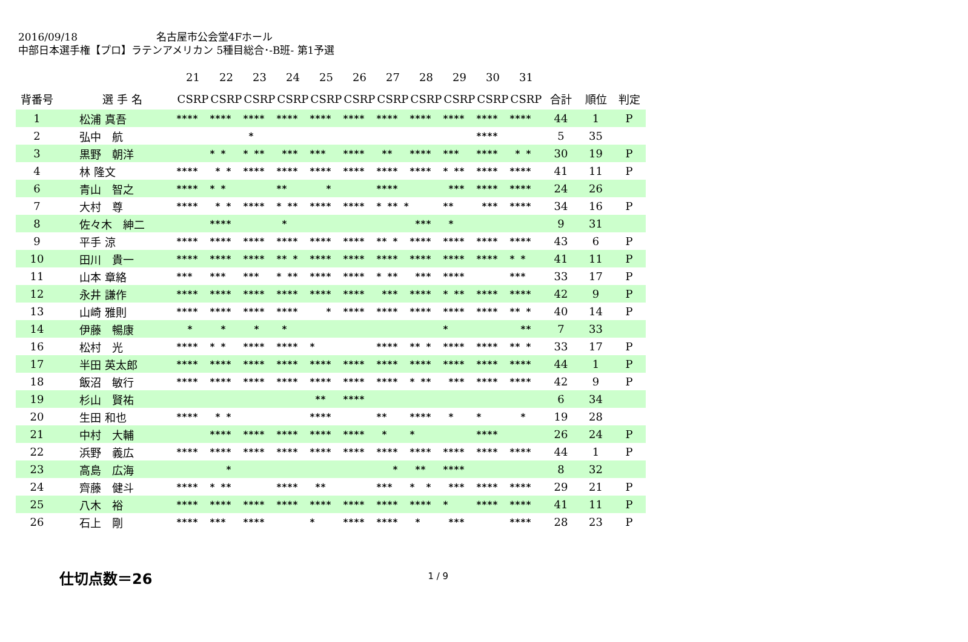2016/09/18 名古屋市公会堂4Fホール
中部日本選手権【プロ】ラテンアメリカン 5種目総合･-B班- 第1予選
| | | 21 | 22 | 23 | 24 | 25 | 26 | 27 | 28 | 29 | 30 | 31 | | | |
| --- | --- | --- | --- | --- | --- | --- | --- | --- | --- | --- | --- | --- | --- | --- | --- |
| 背番号 | 選 手 名 | CSRP | CSRP | CSRP | CSRP | CSRP | CSRP | CSRP | CSRP | CSRP | CSRP | CSRP | 合計 | 順位 | 判定 |
| 1 | 松浦 真吾 | **** | **** | **** | **** | **** | **** | **** | **** | **** | **** | **** | 44 | 1 | P |
| 2 | 弘中 航 | | | * | | | | | | | **** | | 5 | 35 | |
| 3 | 黒野 朝洋 | | * * | * ** | *** | *** | **** | ** | **** | *** | **** | * * | 30 | 19 | P |
| 4 | 林 隆文 | **** | * * | **** | **** | **** | **** | **** | **** | * ** | **** | **** | 41 | 11 | P |
| 6 | 青山 智之 | **** | * * | | ** | * | | **** | | *** | **** | **** | 24 | 26 | |
| 7 | 大村 尊 | **** | * * | **** | * ** | **** | **** | * ** * | | ** | *** | **** | 34 | 16 | P |
| 8 | 佐々木 紳二 | | **** | | * | | | | *** | * | | | 9 | 31 | |
| 9 | 平手 涼 | **** | **** | **** | **** | **** | **** | ** * | **** | **** | **** | **** | 43 | 6 | P |
| 10 | 田川 貴一 | **** | **** | **** | ** * | **** | **** | **** | **** | **** | **** | * * | 41 | 11 | P |
| 11 | 山本 章絡 | *** | *** | *** | * ** | **** | **** | * ** | *** | **** | | *** | 33 | 17 | P |
| 12 | 永井 謙作 | **** | **** | **** | **** | **** | **** | *** | **** | * ** | **** | **** | 42 | 9 | P |
| 13 | 山崎 雅則 | **** | **** | **** | **** | * | **** | **** | **** | **** | **** | ** * | 40 | 14 | P |
| 14 | 伊藤 暢康 | * | * | * | * | | | | | * | | ** | 7 | 33 | |
| 16 | 松村 光 | **** | * * | **** | **** | * | | **** | ** * | **** | **** | ** * | 33 | 17 | P |
| 17 | 半田 英太郎 | **** | **** | **** | **** | **** | **** | **** | **** | **** | **** | **** | 44 | 1 | P |
| 18 | 飯沼 敏行 | **** | **** | **** | **** | **** | **** | **** | * ** | *** | **** | **** | 42 | 9 | P |
| 19 | 杉山 賢祐 | | | | | ** | **** | | | | | | 6 | 34 | |
| 20 | 生田 和也 | **** | * * | | | **** | | ** | **** | * | * | * | 19 | 28 | |
| 21 | 中村 大輔 | | **** | **** | **** | **** | **** | * | * | | **** | | 26 | 24 | P |
| 22 | 浜野 義広 | **** | **** | **** | **** | **** | **** | **** | **** | **** | **** | **** | 44 | 1 | P |
| 23 | 高島 広海 | | * | | | | | * | ** | **** | | | 8 | 32 | |
| 24 | 齊藤 健斗 | **** | * ** | | **** | ** | | *** | * * | *** | **** | **** | 29 | 21 | P |
| 25 | 八木 裕 | **** | **** | **** | **** | **** | **** | **** | **** | * | **** | **** | 41 | 11 | P |
| 26 | 石上 剛 | **** | *** | **** | | * | **** | **** | * | *** | | **** | 28 | 23 | P |
仕切点数＝26 1 / 9